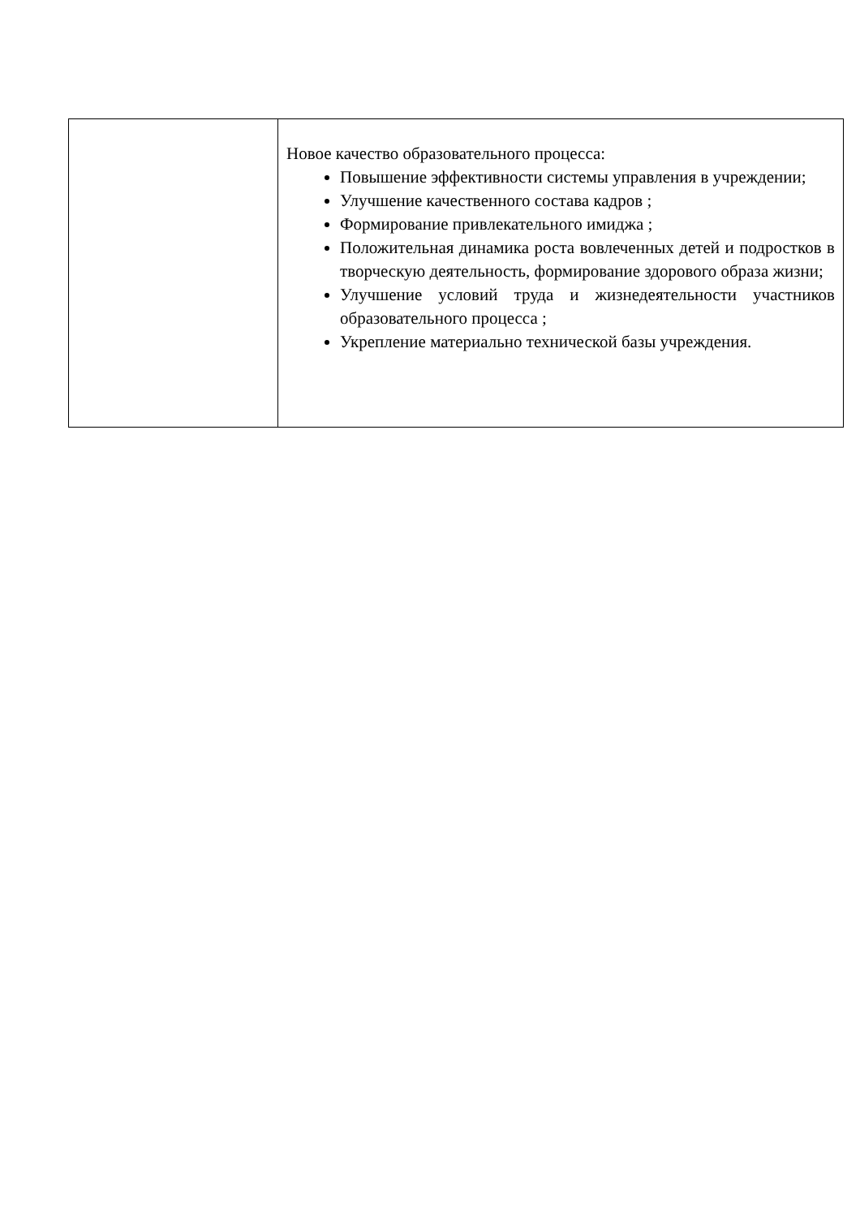| | Новое качество образовательного процесса: Повышение эффективности системы управления в учреждении; Улучшение качественного состава кадров ; Формирование привлекательного имиджа ; Положительная динамика роста вовлеченных детей и подростков в творческую деятельность, формирование здорового образа жизни; Улучшение условий труда и жизнедеятельности участников образовательного процесса ; Укрепление материально технической базы учреждения. |